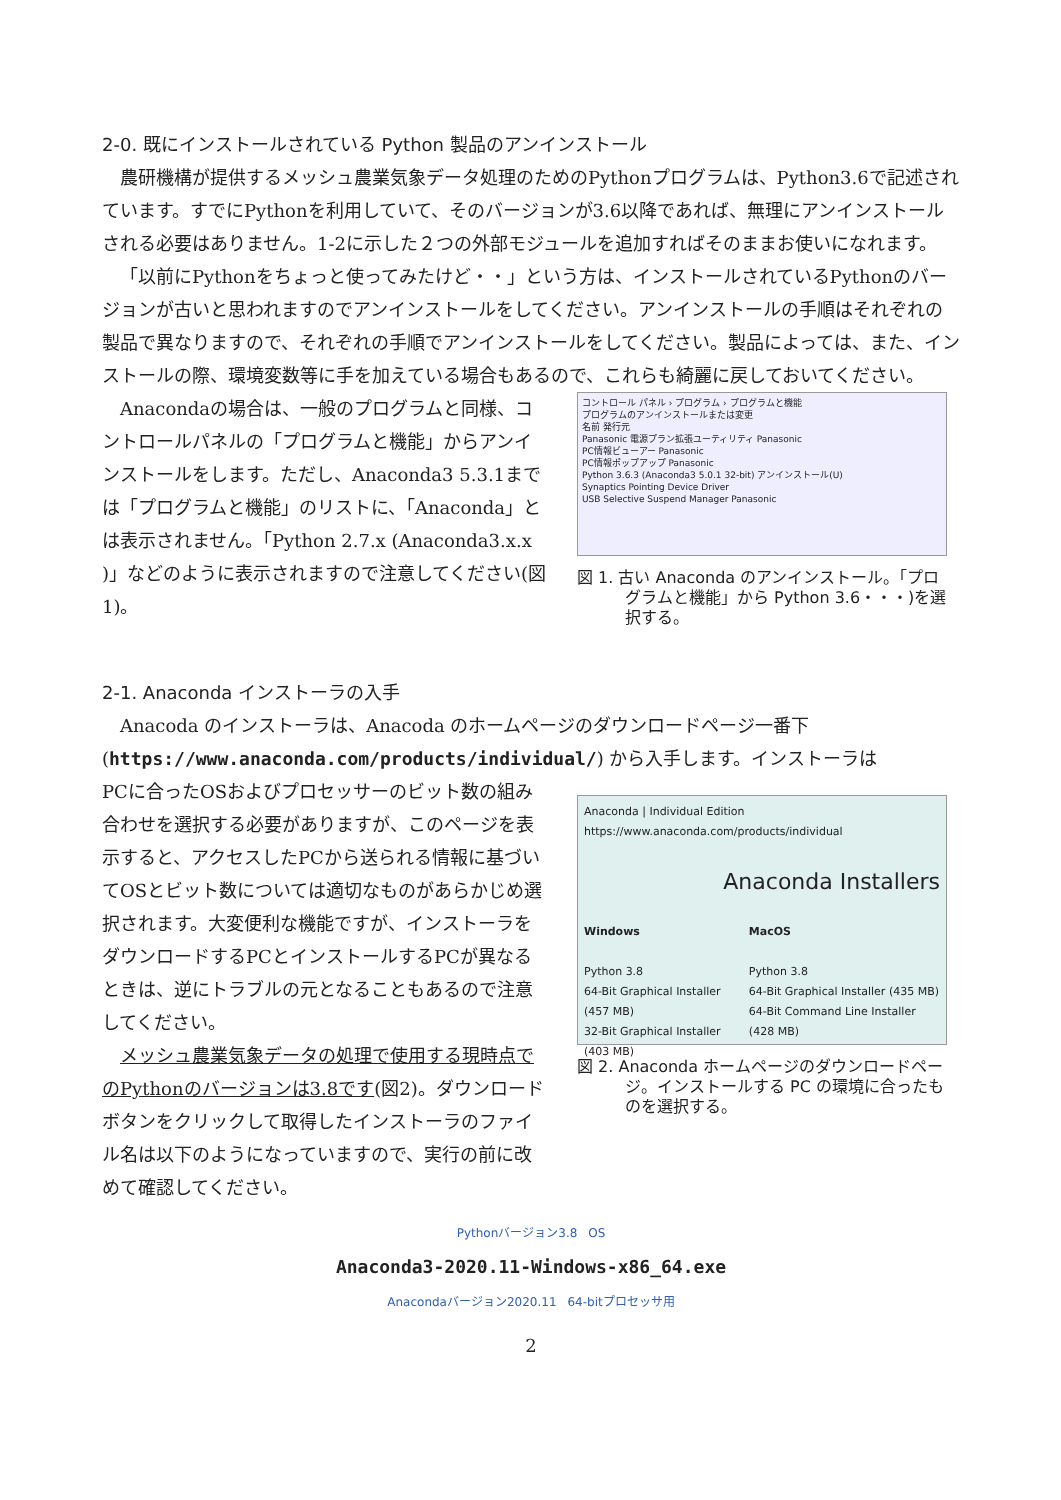2-0. 既にインストールされている Python 製品のアンインストール
農研機構が提供するメッシュ農業気象データ処理のためのPythonプログラムは、Python3.6で記述されています。すでにPythonを利用していて、そのバージョンが3.6以降であれば、無理にアンインストールされる必要はありません。1-2に示した２つの外部モジュールを追加すればそのままお使いになれます。
「以前にPythonをちょっと使ってみたけど・・」という方は、インストールされているPythonのバージョンが古いと思われますのでアンインストールをしてください。アンインストールの手順はそれぞれの製品で異なりますので、それぞれの手順でアンインストールをしてください。製品によっては、また、インストールの際、環境変数等に手を加えている場合もあるので、これらも綺麗に戻しておいてください。
Anacondaの場合は、一般のプログラムと同様、コントロールパネルの「プログラムと機能」からアンインストールをします。ただし、Anaconda3 5.3.1までは「プログラムと機能」のリストに、「Anaconda」とは表示されません。「Python 2.7.x (Anaconda3.x.x )」などのように表示されますので注意してください(図1)。
コントロール パネル › プログラム › プログラムと機能
プログラムのアンインストールまたは変更
名前 発行元
Panasonic 電源プラン拡張ユーティリティ Panasonic
PC情報ビューアー Panasonic
PC情報ポップアップ Panasonic
Python 3.6.3 (Anaconda3 5.0.1 32-bit) アンインストール(U)
Synaptics Pointing Device Driver
USB Selective Suspend Manager Panasonic
図 1. 古い Anaconda のアンインストール。「プログラムと機能」から Python 3.6・・・)を選択する。
2-1. Anaconda インストーラの入手
Anacoda のインストーラは、Anacoda のホームページのダウンロードページ一番下(https://www.anaconda.com/products/individual/) から入手します。インストーラは
PCに合ったOSおよびプロセッサーのビット数の組み合わせを選択する必要がありますが、このページを表示すると、アクセスしたPCから送られる情報に基づいてOSとビット数については適切なものがあらかじめ選択されます。大変便利な機能ですが、インストーラをダウンロードするPCとインストールするPCが異なるときは、逆にトラブルの元となることもあるので注意してください。
メッシュ農業気象データの処理で使用する現時点でのPythonのバージョンは3.8です(図2)。ダウンロードボタンをクリックして取得したインストーラのファイル名は以下のようになっていますので、実行の前に改めて確認してください。
Anaconda | Individual Edition
https://www.anaconda.com/products/individual
Anaconda Installers
Windows
Python 3.8
64-Bit Graphical Installer (457 MB)
32-Bit Graphical Installer (403 MB)
MacOS
Python 3.8
64-Bit Graphical Installer (435 MB)
64-Bit Command Line Installer (428 MB)
図 2. Anaconda ホームページのダウンロードページ。インストールする PC の環境に合ったものを選択する。
Pythonバージョン3.8 OS
Anaconda3-2020.11-Windows-x86_64.exe
Anacondaバージョン2020.11 64-bitプロセッサ用
2